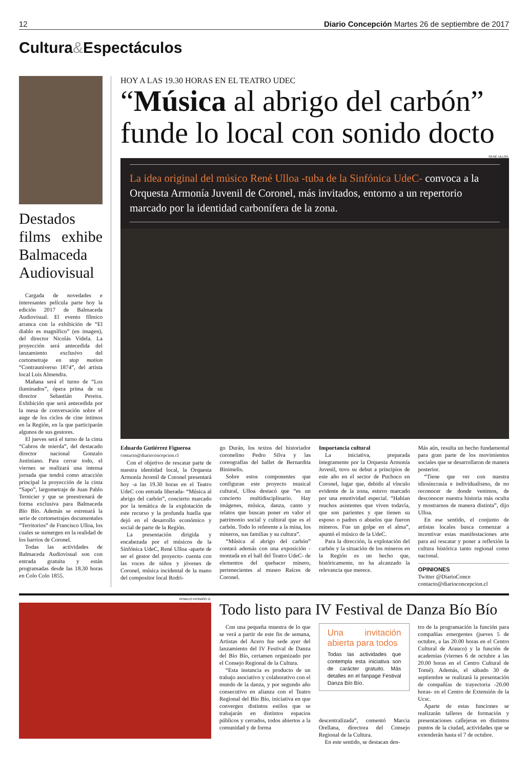12 Diario Concepción Martes 26 de septiembre de 2017
Cultura&Espectáculos
Destados films exhibe Balmaceda Audiovisual
Cargada de novedades e interesantes película parte hoy la edición 2017 de Balmaceda Audiovisual. El evento fílmico arranca con la exhibición de “El diablo es magnífico” (en imagen), del director Nicolás Videla. La proyección será antecedida del lanzamiento exclusivo del cortometraje en stop motion “Contrauniverso 1874”, del artista local Luis Almendra.
Mañana será el turno de “Los iluminados”, ópera prima de su director Sebastián Pereira. Exhibición que será antecedida por la mesa de conversación sobre el auge de los ciclos de cine íntimos en la Región, en la que participarán algunos de sus gestores.
El jueves será el turno de la cinta “Cabros de mierda”, del destacado director nacional Gonzalo Justiniano. Para cerrar todo, el viernes se realizará una intensa jornada que tendrá como atracción principal la proyección de la cinta “Sapo”, largometraje de Juan Pablo Ternicier y que se preestrenará de forma exclusiva para Balmaceda Bío Bío. Además se estrenará la serie de cortometrajes documentales “Territorios” de Francisco Ulloa, los cuales se sumergen en la realidad de los barrios de Coronel.
Todas las actividades de Balmaceda Audiovisual son con entrada gratuita y están programadas desde las 18.30 horas en Colo Colo 1855.
HOY A LAS 19.30 HORAS EN EL TEATRO UDEC
“Música al abrigo del carbón” funde lo local con sonido docto
RENÉ ULLOA.
La idea original del músico René Ulloa -tuba de la Sinfónica UdeC- convoca a la Orquesta Armonía Juvenil de Coronel, más invitados, entorno a un repertorio marcado por la identidad carbonífera de la zona.
Eduardo Gutiérrez Figueroa
contacto@diarioconcepcion.cl
Con el objetivo de rescatar parte de nuestra identidad local, la Orquesta Armonía Juvenil de Coronel presentará hoy -a las 19.30 horas en el Teatro UdeC con entrada liberada- “Música al abrigo del carbón”, concierto marcado por la temática de la explotación de este recurso y la profunda huella que dejó en el desarrollo económico y social de parte de la Región.
La presentación dirigida y encabezada por el músicos de la Sinfónica UdeC, René Ulloa -aparte de ser el gestor del proyecto- cuenta con las voces de niños y jóvenes de Coronel, música incidental de la mano del compositor local Rodri-
go Durán, los textos del historiador coronelino Pedro Silva y las coreografías del ballet de Bernardita Binimelis.
Sobre estos componentes que configuran este proyecto musical cultural, Ulloa destacó que “es un concierto multidisciplinario. Hay imágenes, música, danza, canto y relatos que buscan poner en valor el patrimonio social y cultural que es el carbón. Todo lo referente a la mina, los mineros, sus familias y su cultura”.
“Música al abrigo del carbón” contará además con una exposición -montada en el hall del Teatro UdeC- de elementos del quehacer minero, pertenecientes al museo Raíces de Coronel.
Importancia cultural
La iniciativa, preparada íntegramente por la Orquesta Armonía Juvenil, tuvo su debut a principios de este año en el sector de Puchoco en Coronel, lugar que, debido al vínculo evidente de la zona, estuvo marcado por una emotividad especial. “Habían muchos asistentes que viven todavía, que son parientes y que tienen su esposo o padres o abuelos que fueron mineros. Fue un golpe en el alma”, apuntó el músico de la UdeC.
Para la dirección, la explotación del carbón y la situación de los mineros en la Región es un hecho que, históricamente, no ha alcanzado la relevancia que merece.
Más aún, resulta un hecho fundamental para gran parte de los movimientos sociales que se desarrollaron de manera posterior.
“Tiene que ver con nuestra idiosincrasia e individualismo, de no reconocer de donde venimos, de desconocer nuestra historia más oculta y mostrarnos de manera distinta”, dijo Ulloa.
En ese sentido, el conjunto de artistas locales busca comenzar a incentivar estas manifestaciones arte para así rescatar y poner a reflexión la cultura histórica tanto regional como nacional.
OPINIONES
Twitter @DiarioConce
contacto@diarioconcepcion.cl
ROMILIO PASMIÑO G.
Todo listo para IV Festival de Danza Bío Bío
Con una pequeña muestra de lo que se verá a partir de este fin de semana, Artistas del Acero fue sede ayer del lanzamiento del IV Festival de Danza del Bío Bío, certamen organizado por el Consejo Regional de la Cultura.
“Esta instancia es producto de un trabajo asociativo y colaborativo con el mundo de la danza, y por segundo año consecutivo en alianza con el Teatro Regional del Bío Bío, iniciativa en que convergen distintos estilos que se trabajarán en distintos espacios públicos y cerrados, todos abiertos a la comunidad y de forma
Una invitación abierta para todos
Todas las actividades que contempla esta iniciativa son de carácter gratuito. Más detalles en el fanpage Festival Danza Bío Bío.
descentralizada”, comentó Marcia Orellana, directora del Consejo Regional de la Cultura.
En este sentido, se destacan den-
tro de la programación la función para compañías emergentes (jueves 5 de octubre, a las 20.00 horas en el Centro Cultural de Arauco) y la función de academias (viernes 6 de octubre a las 20.00 horas en el Centro Cultural de Tomé). Además, el sábado 30 de septiembre se realizará la presentación de compañías de trayectoria -20.00 horas- en el Centro de Extensión de la Ucsc.
Aparte de estas funciones se realizarán talleres de formación y presentaciones callejeras en distintos puntos de la ciudad, actividades que se extenderán hasta el 7 de octubre.